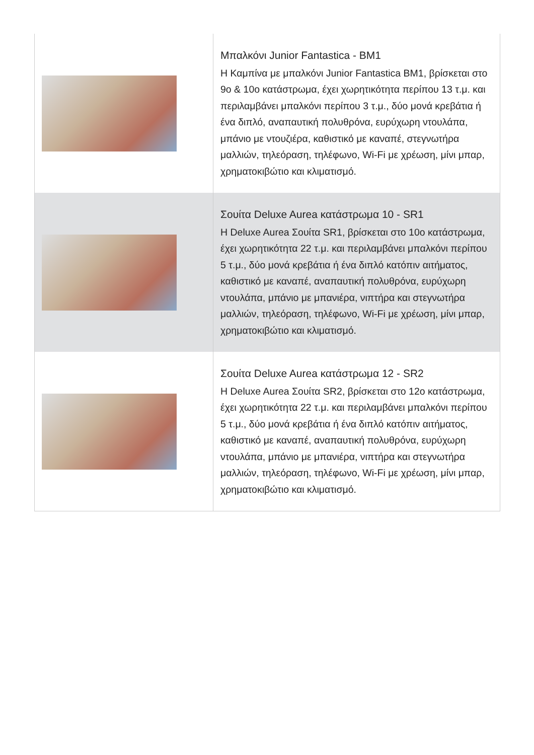| | Μπαλκόνι Junior Fantastica - BM1 Η Καμπίνα με μπαλκόνι Junior Fantastica BM1, βρίσκεται στο 9ο & 10ο κατάστρωμα, έχει χωρητικότητα περίπου 13 τ.μ. και περιλαμβάνει μπαλκόνι περίπου 3 τ.μ., δύο μονά κρεβάτια ή ένα διπλό, αναπαυτική πολυθρόνα, ευρύχωρη ντουλάπα, μπάνιο με ντουζιέρα, καθιστικό με καναπέ, στεγνωτήρα μαλλιών, τηλεόραση, τηλέφωνο, Wi-Fi με χρέωση, μίνι μπαρ, χρηματοκιβώτιο και κλιματισμό. |
| | Σουίτα Deluxe Aurea κατάστρωμα 10 - SR1 Η Deluxe Aurea Σουίτα SR1, βρίσκεται στο 10ο κατάστρωμα, έχει χωρητικότητα 22 τ.μ. και περιλαμβάνει μπαλκόνι περίπου 5 τ.μ., δύο μονά κρεβάτια ή ένα διπλό κατόπιν αιτήματος, καθιστικό με καναπέ, αναπαυτική πολυθρόνα, ευρύχωρη ντουλάπα, μπάνιο με μπανιέρα, νιπτήρα και στεγνωτήρα μαλλιών, τηλεόραση, τηλέφωνο, Wi-Fi με χρέωση, μίνι μπαρ, χρηματοκιβώτιο και κλιματισμό. |
| | Σουίτα Deluxe Aurea κατάστρωμα 12 - SR2 Η Deluxe Aurea Σουίτα SR2, βρίσκεται στο 12ο κατάστρωμα, έχει χωρητικότητα 22 τ.μ. και περιλαμβάνει μπαλκόνι περίπου 5 τ.μ., δύο μονά κρεβάτια ή ένα διπλό κατόπιν αιτήματος, καθιστικό με καναπέ, αναπαυτική πολυθρόνα, ευρύχωρη ντουλάπα, μπάνιο με μπανιέρα, νιπτήρα και στεγνωτήρα μαλλιών, τηλεόραση, τηλέφωνο, Wi-Fi με χρέωση, μίνι μπαρ, χρηματοκιβώτιο και κλιματισμό. |